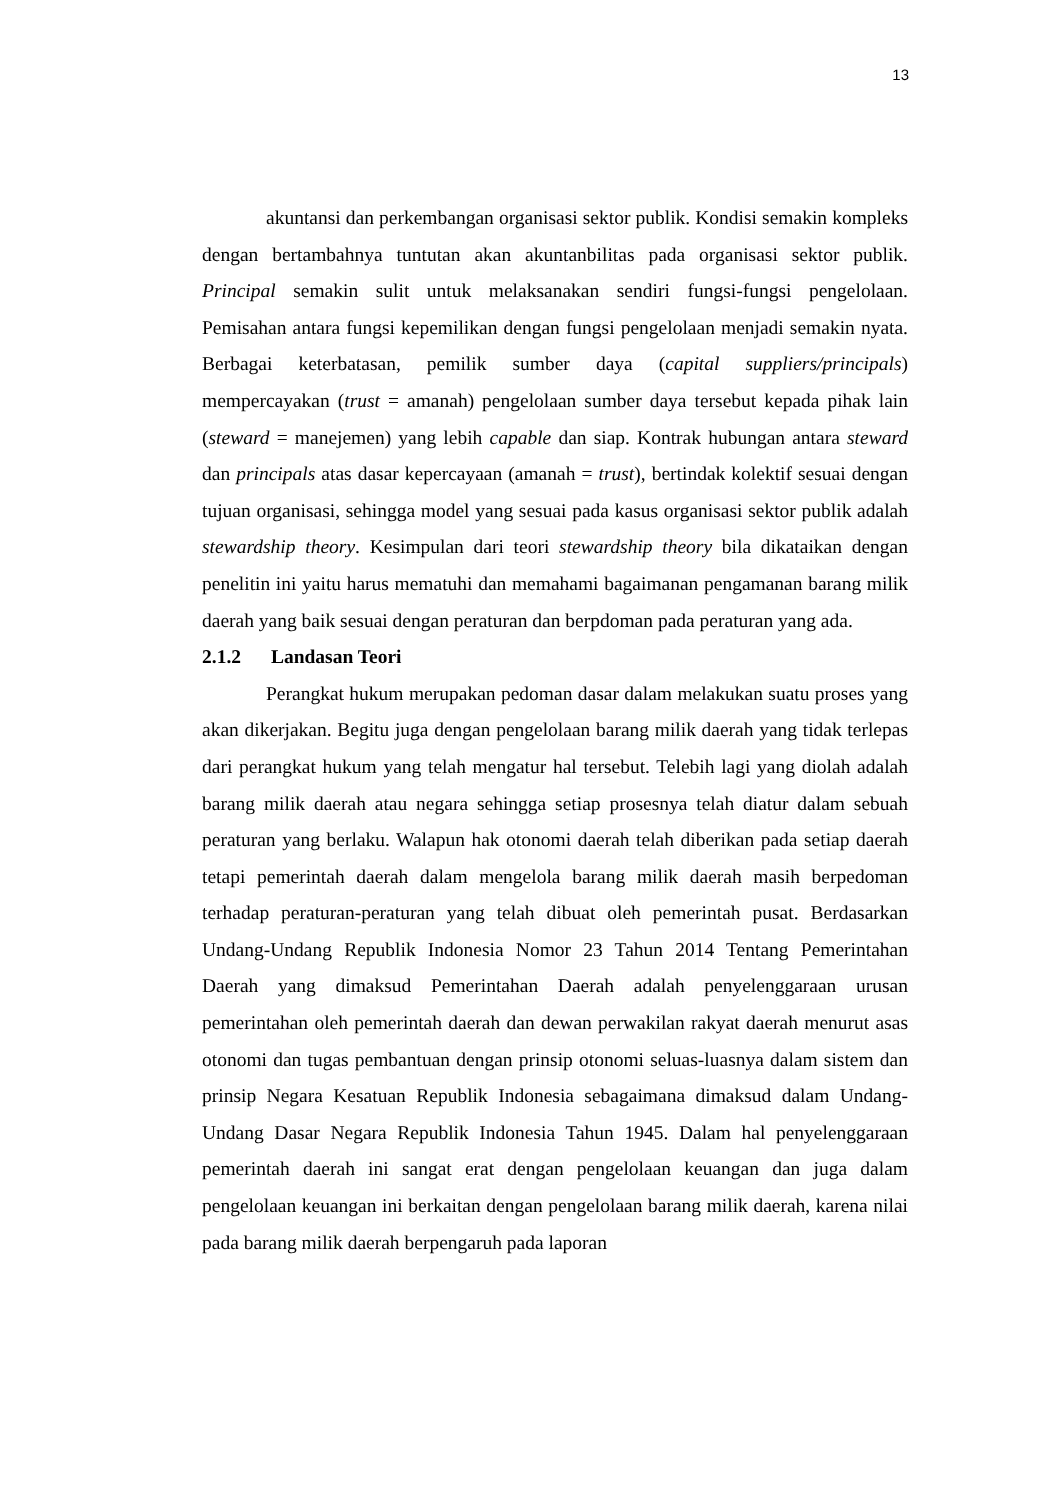13
akuntansi dan perkembangan organisasi sektor publik. Kondisi semakin kompleks dengan bertambahnya tuntutan akan akuntanbilitas pada organisasi sektor publik. Principal semakin sulit untuk melaksanakan sendiri fungsi-fungsi pengelolaan. Pemisahan antara fungsi kepemilikan dengan fungsi pengelolaan menjadi semakin nyata. Berbagai keterbatasan, pemilik sumber daya (capital suppliers/principals) mempercayakan (trust = amanah) pengelolaan sumber daya tersebut kepada pihak lain (steward = manejemen) yang lebih capable dan siap. Kontrak hubungan antara steward dan principals atas dasar kepercayaan (amanah = trust), bertindak kolektif sesuai dengan tujuan organisasi, sehingga model yang sesuai pada kasus organisasi sektor publik adalah stewardship theory. Kesimpulan dari teori stewardship theory bila dikataikan dengan penelitin ini yaitu harus mematuhi dan memahami bagaimanan pengamanan barang milik daerah yang baik sesuai dengan peraturan dan berpdoman pada peraturan yang ada.
2.1.2 Landasan Teori
Perangkat hukum merupakan pedoman dasar dalam melakukan suatu proses yang akan dikerjakan. Begitu juga dengan pengelolaan barang milik daerah yang tidak terlepas dari perangkat hukum yang telah mengatur hal tersebut. Telebih lagi yang diolah adalah barang milik daerah atau negara sehingga setiap prosesnya telah diatur dalam sebuah peraturan yang berlaku. Walapun hak otonomi daerah telah diberikan pada setiap daerah tetapi pemerintah daerah dalam mengelola barang milik daerah masih berpedoman terhadap peraturan-peraturan yang telah dibuat oleh pemerintah pusat. Berdasarkan Undang-Undang Republik Indonesia Nomor 23 Tahun 2014 Tentang Pemerintahan Daerah yang dimaksud Pemerintahan Daerah adalah penyelenggaraan urusan pemerintahan oleh pemerintah daerah dan dewan perwakilan rakyat daerah menurut asas otonomi dan tugas pembantuan dengan prinsip otonomi seluas-luasnya dalam sistem dan prinsip Negara Kesatuan Republik Indonesia sebagaimana dimaksud dalam Undang-Undang Dasar Negara Republik Indonesia Tahun 1945. Dalam hal penyelenggaraan pemerintah daerah ini sangat erat dengan pengelolaan keuangan dan juga dalam pengelolaan keuangan ini berkaitan dengan pengelolaan barang milik daerah, karena nilai pada barang milik daerah berpengaruh pada laporan